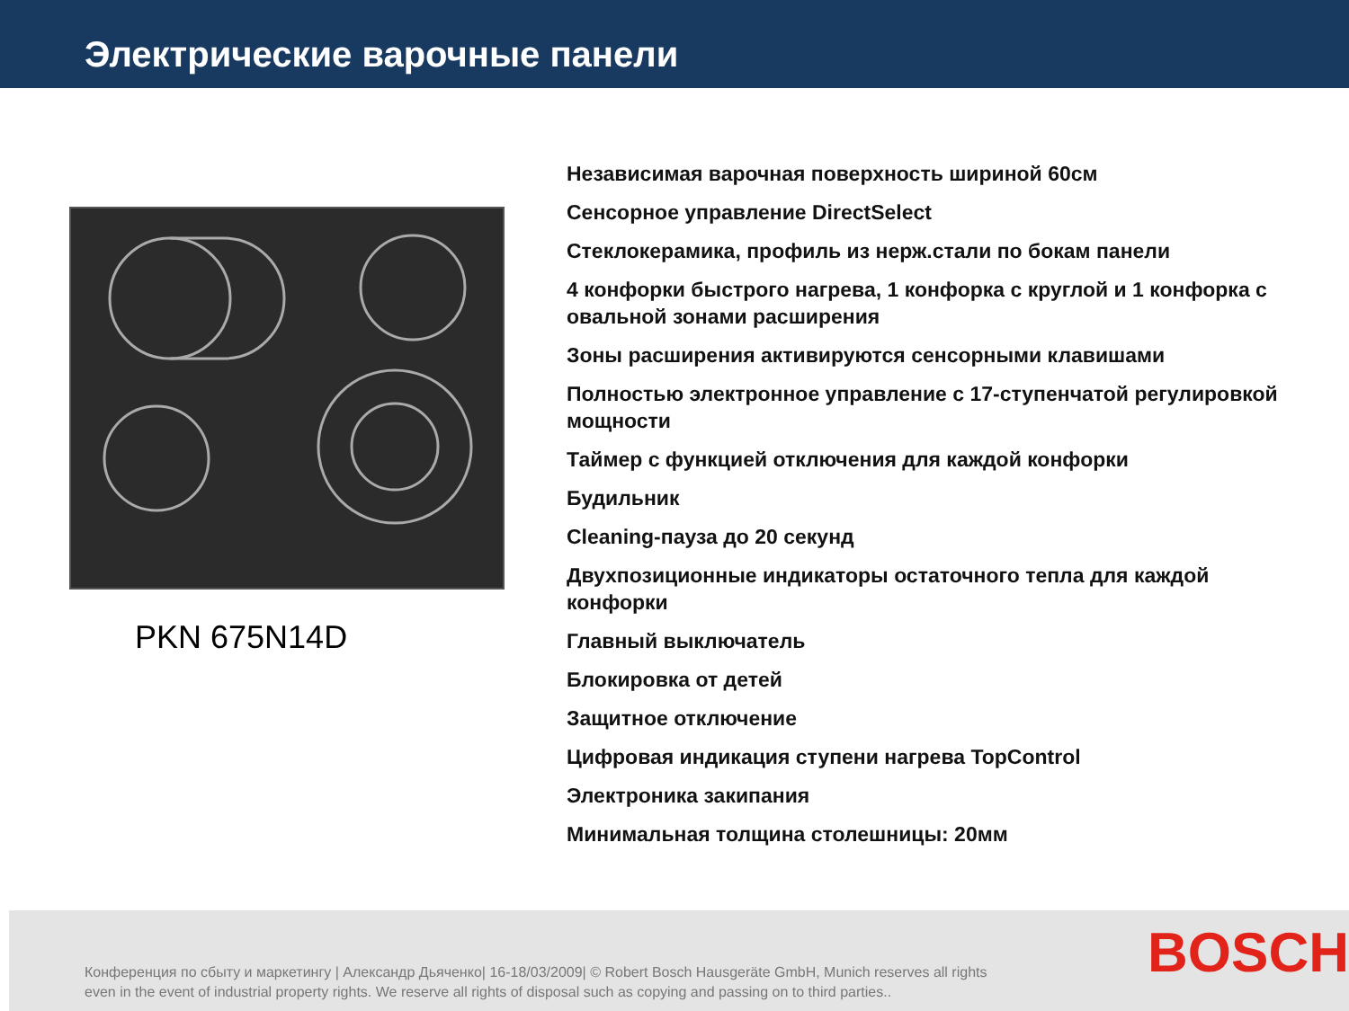Электрические варочные панели
PKN 675N14D
Независимая варочная поверхность шириной 60см
Сенсорное управление DirectSelect
Стеклокерамика, профиль из нерж.стали по бокам панели
4 конфорки быстрого нагрева, 1 конфорка с круглой и 1 конфорка с овальной зонами расширения
Зоны расширения активируются сенсорными клавишами
Полностью электронное управление с 17-ступенчатой регулировкой мощности
Таймер с функцией отключения для каждой конфорки
Будильник
Cleaning-пауза до 20 секунд
Двухпозиционные индикаторы остаточного тепла для каждой конфорки
Главный выключатель
Блокировка от детей
Защитное отключение
Цифровая индикация ступени нагрева TopControl
Электроника закипания
Минимальная толщина столешницы: 20мм
Конференция по сбыту и маркетингу | Александр Дьяченко| 16-18/03/2009| © Robert Bosch Hausgeräte GmbH, Munich reserves all rights even in the event of industrial property rights. We reserve all rights of disposal such as copying and passing on to third parties..
BOSCH